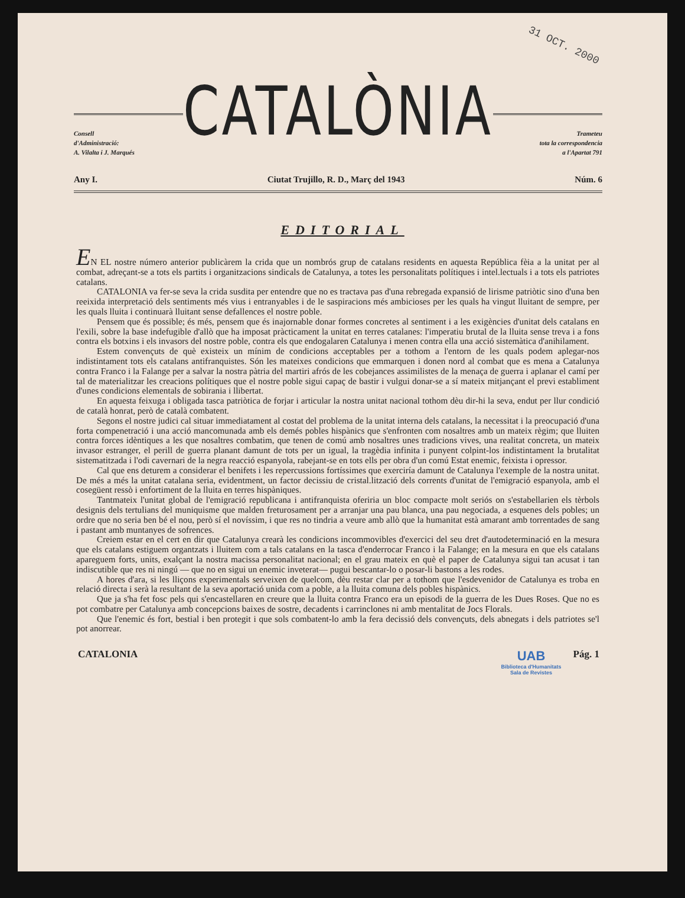31 OCT. 2000
Consell
d'Administració:
A. Vilalta i J. Marqués
CATALÒNIA
Trameteu
tota la correspondencia
a l'Apartat 791
Any I. Ciutat Trujillo, R. D., Març del 1943 Núm. 6
EDITORIAL
EN EL nostre número anterior publicàrem la crida que un nombrós grup de catalans residents en aquesta República fèia a la unitat per al combat, adreçant-se a tots els partits i organitzacions sindicals de Catalunya, a totes les personalitats polítiques i intel.lectuals i a tots els patriotes catalans.
CATALONIA va fer-se seva la crida susdita per entendre que no es tractava pas d'una rebregada expansió de lirisme patriòtic sino d'una ben reeixida interpretació dels sentiments més vius i entranyables i de le saspiracions més ambicioses per les quals ha vingut lluitant de sempre, per les quals lluita i continuarà lluitant sense defallences el nostre poble.
Pensem que és possible; és més, pensem que és inajornable donar formes concretes al sentiment i a les exigències d'unitat dels catalans en l'exili, sobre la base indefugible d'allò que ha imposat pràcticament la unitat en terres catalanes: l'imperatiu brutal de la lluita sense treva i a fons contra els botxins i els invasors del nostre poble, contra els que endogalaren Catalunya i menen contra ella una acció sistemàtica d'anihilament.
Estem convençuts de què existeix un mínim de condicions acceptables per a tothom a l'entorn de les quals podem aplegar-nos indistintament tots els catalans antifranquistes. Són les mateixes condicions que emmarquen i donen nord al combat que es mena a Catalunya contra Franco i la Falange per a salvar la nostra pàtria del martiri afrós de les cobejances assimilistes de la menaça de guerra i aplanar el camí per tal de materialitzar les creacions polítiques que el nostre poble sigui capaç de bastir i vulgui donar-se a sí mateix mitjançant el previ establiment d'unes condicions elementals de sobirania i llibertat.
En aquesta feixuga i obligada tasca patriòtica de forjar i articular la nostra unitat nacional tothom dèu dir-hi la seva, endut per llur condició de català honrat, però de català combatent.
Segons el nostre judici cal situar immediatament al costat del problema de la unitat interna dels catalans, la necessitat i la preocupació d'una forta compenetració i una acció mancomunada amb els demés pobles hispànics que s'enfronten com nosaltres amb un mateix règim; que lluiten contra forces idèntiques a les que nosaltres combatim, que tenen de comú amb nosaltres unes tradicions vives, una realitat concreta, un mateix invasor estranger, el perill de guerra planant damunt de tots per un igual, la tragèdia infinita i punyent colpint-los indistintament la brutalitat sistematitzada i l'odi cavernari de la negra reacció espanyola, rabejant-se en tots ells per obra d'un comú Estat enemic, feixista i opressor.
Cal que ens deturem a considerar el benifets i les repercussions fortíssimes que exerciría damunt de Catalunya l'exemple de la nostra unitat. De més a més la unitat catalana seria, evidentment, un factor decissiu de cristal.lització dels corrents d'unitat de l'emigració espanyola, amb el cosegüent ressò i enfortiment de la lluita en terres hispàniques.
Tantmateix l'unitat global de l'emigració republicana i antifranquista oferiria un bloc compacte molt seriós on s'estabellarien els tèrbols designis dels tertulians del muniquisme que malden freturosament per a arranjar una pau blanca, una pau negociada, a esquenes dels pobles; un ordre que no seria ben bé el nou, però sí el novíssim, i que res no tindria a veure amb allò que la humanitat està amarant amb torrentades de sang i pastant amb muntanyes de sofrences.
Creiem estar en el cert en dir que Catalunya crearà les condicions incommovibles d'exercici del seu dret d'autodeterminació en la mesura que els catalans estiguem organtzats i lluitem com a tals catalans en la tasca d'enderrocar Franco i la Falange; en la mesura en que els catalans apareguem forts, units, exalçant la nostra macissa personalitat nacional; en el grau mateix en què el paper de Catalunya sigui tan acusat i tan indiscutible que res ni ningú — que no en sigui un enemic inveterat— pugui bescantar-lo o posar-li bastons a les rodes.
A hores d'ara, si les lliçons experimentals serveixen de quelcom, dèu restar clar per a tothom que l'esdevenidor de Catalunya es troba en relació directa i serà la resultant de la seva aportació unida com a poble, a la lluita comuna dels pobles hispànics.
Que ja s'ha fet fosc pels qui s'encastellaren en creure que la lluita contra Franco era un episodi de la guerra de les Dues Roses. Que no es pot combatre per Catalunya amb concepcions baixes de sostre, decadents i carrinclones ni amb mentalitat de Jocs Florals.
Que l'enemic és fort, bestial i ben protegit i que sols combatent-lo amb la fera decissió dels convençuts, dels abnegats i dels patriotes se'l pot anorrear.
CATALONIA UAB
Biblioteca d'Humanitats
Sala de Revistes Pág. 1